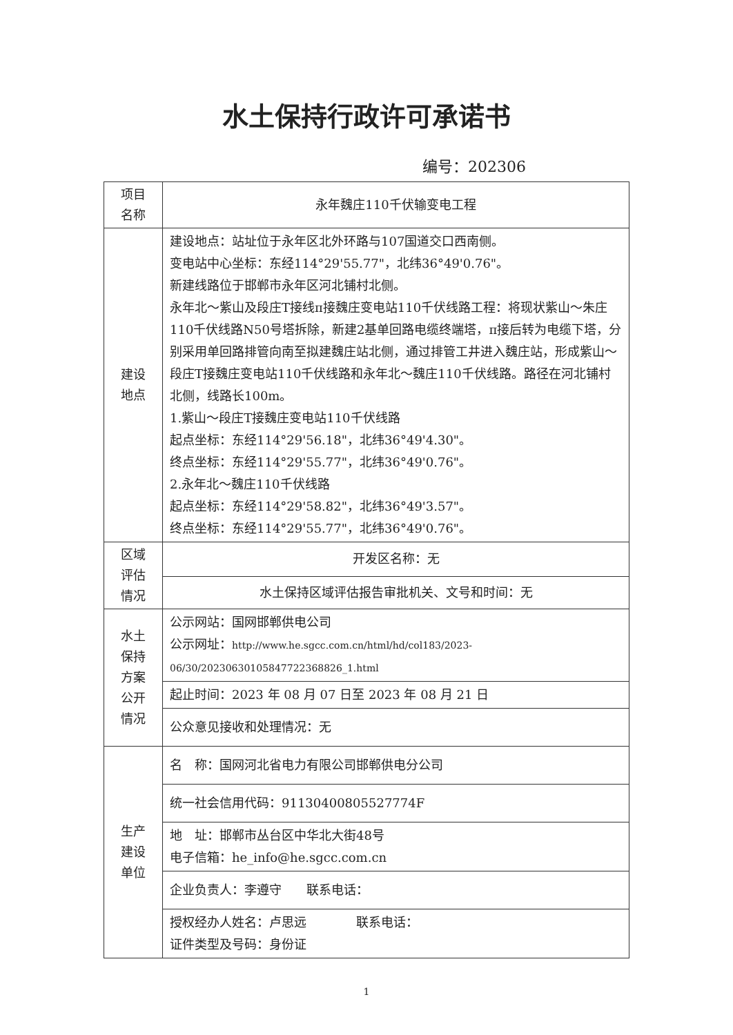水土保持行政许可承诺书
编号：202306
| 项目 名称 | 永年魏庄110千伏输变电工程 |
| 建设 地点 | 建设地点：站址位于永年区北外环路与107国道交口西南侧。 变电站中心坐标：东经114°29'55.77"，北纬36°49'0.76"。 新建线路位于邯郸市永年区河北铺村北侧。 永年北～紫山及段庄T接线π接魏庄变电站110千伏线路工程：将现状紫山～朱庄110千伏线路N50号塔拆除，新建2基单回路电缆终端塔，π接后转为电缆下塔，分别采用单回路排管向南至拟建魏庄站北侧，通过排管工井进入魏庄站，形成紫山～段庄T接魏庄变电站110千伏线路和永年北～魏庄110千伏线路。路径在河北铺村北侧，线路长100m。 1.紫山～段庄T接魏庄变电站110千伏线路 起点坐标：东经114°29'56.18"，北纬36°49'4.30"。 终点坐标：东经114°29'55.77"，北纬36°49'0.76"。 2.永年北～魏庄110千伏线路 起点坐标：东经114°29'58.82"，北纬36°49'3.57"。 终点坐标：东经114°29'55.77"，北纬36°49'0.76"。 |
| 区域 评估 情况 | 开发区名称：无 |
| | 水土保持区域评估报告审批机关、文号和时间：无 |
| 水土 保持 方案 公开 情况 | 公示网站：国网邯郸供电公司 公示网址： http://www.he.sgcc.com.cn/html/hd/col183/2023-06/30/20230630105847722368826_1.html |
| | 起止时间：2023 年 08 月 07 日至 2023 年 08 月 21 日 |
| | 公众意见接收和处理情况：无 |
| 生产 建设 单位 | 名 称：国网河北省电力有限公司邯郸供电分公司 |
| | 统一社会信用代码：91130400805527774F |
| | 地 址：邯郸市丛台区中华北大街48号 电子信箱：he_info@he.sgcc.com.cn |
| | 企业负责人：李遵守 联系电话： |
| | 授权经办人姓名：卢思远 联系电话： 证件类型及号码：身份证 |
1